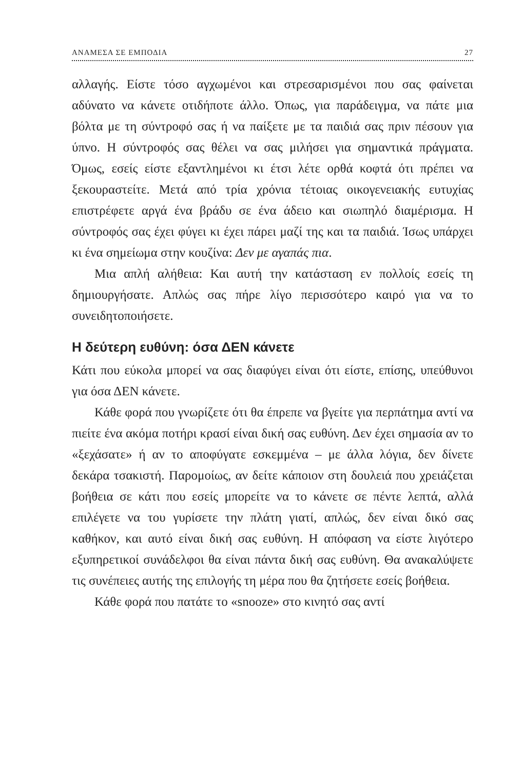ΑΝΑΜΕΣΑ ΣΕ ΕΜΠΟΔΙΑ 27
αλλαγής. Είστε τόσο αγχωμένοι και στρεσαρισμένοι που σας φαίνεται αδύνατο να κάνετε οτιδήποτε άλλο. Όπως, για παράδειγμα, να πάτε μια βόλτα με τη σύντροφό σας ή να παίξετε με τα παιδιά σας πριν πέσουν για ύπνο. Η σύντροφός σας θέλει να σας μιλήσει για σημαντικά πράγματα. Όμως, εσείς είστε εξαντλημένοι κι έτσι λέτε ορθά κοφτά ότι πρέπει να ξεκουραστείτε. Μετά από τρία χρόνια τέτοιας οικογενειακής ευτυχίας επιστρέφετε αργά ένα βράδυ σε ένα άδειο και σιωπηλό διαμέρισμα. Η σύντροφός σας έχει φύγει κι έχει πάρει μαζί της και τα παιδιά. Ίσως υπάρχει κι ένα σημείωμα στην κουζίνα: Δεν με αγαπάς πια.
Μια απλή αλήθεια: Και αυτή την κατάσταση εν πολλοίς εσείς τη δημιουργήσατε. Απλώς σας πήρε λίγο περισσότερο καιρό για να το συνειδητοποιήσετε.
Η δεύτερη ευθύνη: όσα ΔΕΝ κάνετε
Κάτι που εύκολα μπορεί να σας διαφύγει είναι ότι είστε, επίσης, υπεύθυνοι για όσα ΔΕΝ κάνετε.
Κάθε φορά που γνωρίζετε ότι θα έπρεπε να βγείτε για περπάτημα αντί να πιείτε ένα ακόμα ποτήρι κρασί είναι δική σας ευθύνη. Δεν έχει σημασία αν το «ξεχάσατε» ή αν το αποφύγατε εσκεμμένα – με άλλα λόγια, δεν δίνετε δεκάρα τσακιστή. Παρομοίως, αν δείτε κάποιον στη δουλειά που χρειάζεται βοήθεια σε κάτι που εσείς μπορείτε να το κάνετε σε πέντε λεπτά, αλλά επιλέγετε να του γυρίσετε την πλάτη γιατί, απλώς, δεν είναι δικό σας καθήκον, και αυτό είναι δική σας ευθύνη. Η απόφαση να είστε λιγότερο εξυπηρετικοί συνάδελφοι θα είναι πάντα δική σας ευθύνη. Θα ανακαλύψετε τις συνέπειες αυτής της επιλογής τη μέρα που θα ζητήσετε εσείς βοήθεια.
Κάθε φορά που πατάτε το «snooze» στο κινητό σας αντί